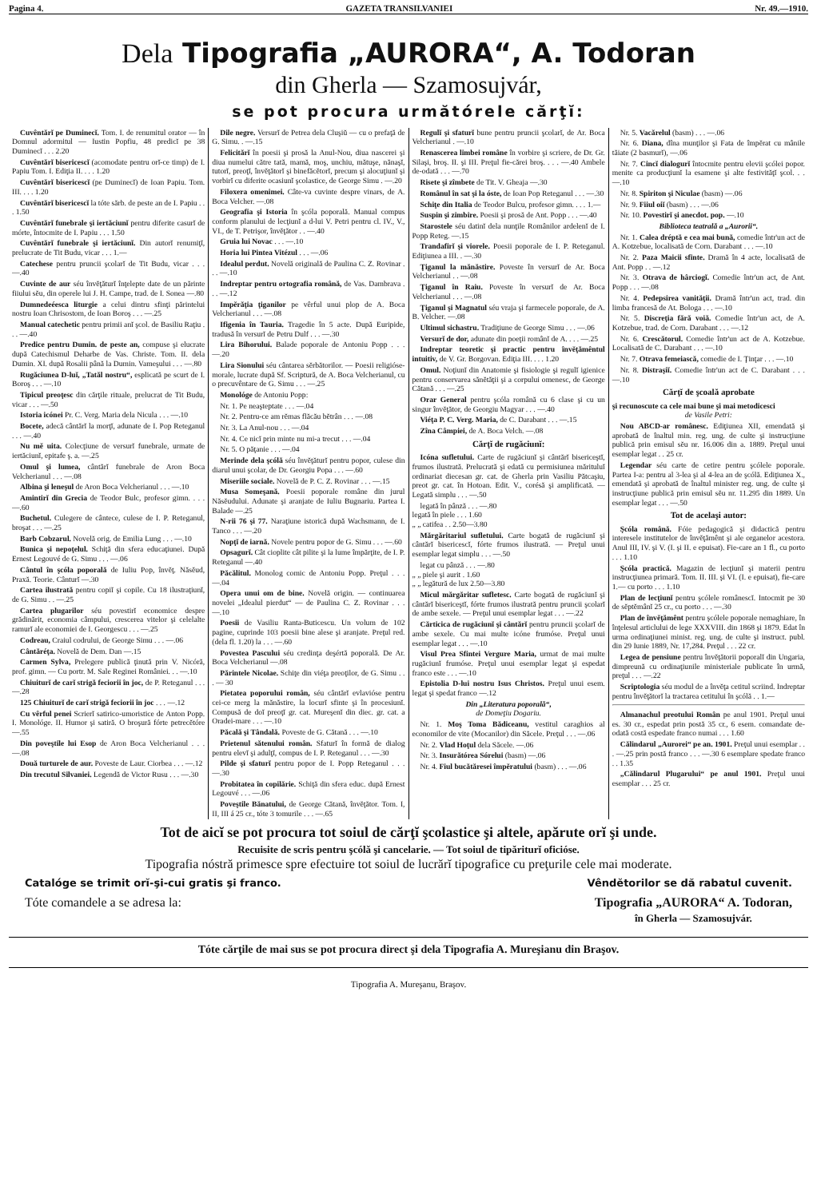Pagina 4. GAZETA TRANSILVANIEI Nr. 49.—1910.
Dela Tipografia „AURORA“, A. Todoran
din Gherla — Szamosujvár,
se pot procura următórele cărţĭ:
Cuvêntărĭ pe Duminecĭ. Tom. I. de renumitul orator — în Domnul adormitul — Iustin Popfiu, 48 predicĭ pe 38 Duminecĭ . . . 2.20
Cuvêntărĭ bisericescĭ (acomodate pentru orĭ-ce timp) de I. Papiu Tom. I. Ediţia II. . . . 1.20
Cuvêntărĭ bisericescĭ (pe Duminecĭ) de Ioan Papiu. Tom. III. . . . 1.20
Cuvêntărĭ bisericescĭ la tóte sărb. de peste an de I. Papiu . . . 1.50
Cuvêntărĭ funebrale şi iertăciunĭ pentru diferite casurĭ de mórte, întocmite de I. Papiu . . . 1.50
Cuvêntărĭ funebrale şi iertăciunĭ. Din autorĭ renumiţĭ, prelucrate de Tit Budu, vicar . . . 1.—
Catechese pentru pruncii şcolarĭ de Tit Budu, vicar . . . —.40
Cuvinte de aur séu învĕţăturĭ înţelepte date de un părinte fiiului sĕu, din operele lui J. H. Campe, trad. de I. Sonea —.80
Dumnedeéesca liturgie a celui dintru sfinţi părintelui nostru Ioan Chrisostom, de Ioan Boroş . . . —.25
Manual catechetic pentru primii anĭ şcol. de Basiliu Raţiu . . . —.40
Predice pentru Dumin. de peste an, compuse şi elucrate după Catechismul Deharbe de Vas. Christe. Tom. II. dela Dumin. XI. după Rosalii până la Dumin. Vameşului . . . —.80
Rugăciunea D-luĭ, „Tatăl nostru“, esplicată pe scurt de I. Boroş . . . —.10
Tipicul preoţesc din cărţile rituale, prelucrat de Tit Budu, vicar . . . —.50
Istoria icónei Pr. C. Verg. Maria dela Nicula . . . —.10
Bocete, adecă cântărĭ la morţĭ, adunate de I. Pop Reteganul . . . —.40
Nu mĕ uita. Colecţiune de versurĭ funebrale, urmate de iertăciunĭ, epitafe ş. a. —.25
Omul şi lumea, cântărĭ funebrale de Aron Boca Velcherianul . . . —.08
Albina şi leneşul de Aron Boca Velcherianul . . . —.10
Amintirĭ din Grecia de Teodor Bulc, profesor gimn. . . . —.60
Buchetul. Culegere de cântece, culese de I. P. Reteganul, broşat . . . —.25
Barb Cobzarul. Novelă orig. de Emilia Lung . . . —.10
Bunica şi nepoţelul. Schiţă din sfera educaţiunei. După Ernest Legouvé de G. Simu . . . —.06
Cântul în şcóla poporală de Iuliu Pop, învĕţ. Năsĕud, Praxă. Teorie. Cânturĭ —.30
Cartea ilustrată pentru copiĭ şi copile. Cu 18 ilustraţiunĭ, de G. Simu . . —.25
Cartea plugarilor séu povestirĭ economice despre grădinărit, economia câmpului, crescerea vitelor şi celelalte ramurĭ ale economiei de I. Georgescu . . . —.25
Codreau, Craiul codrului, de George Simu . . . —.06
Cântăréţa. Novelă de Dem. Dan —.15
Carmen Sylva, Prelegere publică ţinută prin V. Nicóră, prof. gimn. — Cu portr. M. Sale Reginei României. . . —.10
Chiuiturĭ de carĭ strigă feciorii în joc, de P. Reteganul . . . —.28
125 Chiuiturĭ de carĭ strigă feciorii în joc . . . —.12
Cu vêrful penei Scrierĭ satirico-umoristice de Anton Popp. I. Monológe. II. Humor şi satiră. O broşură fórte petrecĕtóre —.55
Din poveştile lui Esop de Aron Boca Velcherianul . . . —.08
Două turturele de aur. Poveste de Laur. Ciorbea . . . —.12
Din trecutul Silvaniei. Legendă de Victor Rusu . . . —.30
Dile negre. Versurĭ de Petrea dela Cluşiŭ — cu o prefaţă de G. Simu. . —.15
Felicitărĭ în poesii şi prosă la Anul-Nou, diua nascerei şi diua numelui către tată, mamă, moş, unchiu, mătuşe, nănaşĭ, tutorĭ, preoţĭ, învĕţătorĭ şi binefăcĕtorĭ, precum şi alocuţiunĭ şi vorbirĭ cu diferite ocasiunĭ şcolastice, de George Simu . —.20
Filoxera omenimei. Câte-va cuvinte despre vinars, de A. Boca Velcher. —.08
Geografia şi Istoria în şcóla poporală. Manual compus conform planului de lecţiunĭ a d-lui V. Petri pentru cl. IV., V., VI., de T. Petrişor, învĕţător . . —.40
Gruia lui Novac . . . —.10
Horia lui Pintea Vitézul . . . —.06
Idealul perdut. Novelă originală de Paulina C. Z. Rovinar . . . —.10
Indreptar pentru ortografia română, de Vas. Dambrava . . . —.12
Impĕrăţia ţiganilor pe vêrful unui plop de A. Boca Velcherianul . . . —.08
Ifigenia în Tauria. Tragedie în 5 acte. După Euripide, tradusă în versurĭ de Petru Dulf . . . —.30
Lira Bihorului. Balade poporale de Antoniu Popp . . . —.20
Lira Sionului séu cântarea sĕrbătorilor. — Poesii religióse-morale, lucrate după Sf. Scriptură, de A. Boca Velcherianul, cu o precuvêntare de G. Simu . . . —.25
Monológe de Antoniu Popp:
Nr. 1. Pe neaşteptate . . . —.04
Nr. 2. Pentru-ce am rĕmas flăcău bĕtrân . . . —.08
Nr. 3. La Anul-nou . . . —.04
Nr. 4. Ce nicĭ prin minte nu mi-a trecut . . . —.04
Nr. 5. O păţanie . . . —.04
Merinde dela şcólă séu învĕţăturĭ pentru popor, culese din diarul unui şcolar, de Dr. Georgiu Popa . . . —.60
Miseriile sociale. Novelă de P. C. Z. Rovinar . . . —.15
Musa Someşană. Poesii poporale române din jurul Năsĕudului. Adunate şi aranjate de Iuliu Bugnariu. Partea I. Balade —.25
N-rii 76 şi 77. Naraţiune istorică după Wachsmann, de I. Tanco . . . —.20
Nopţĭ de iarnă. Novele pentru popor de G. Simu . . . —.60
Opsagurĭ. Cât cioplite cât pilite şi la lume împărţite, de I. P. Reteganul —.40
Păcălitul. Monolog comic de Antoniu Popp. Preţul . . . —.04
Opera unui om de bine. Novelă origin. — continuarea novelei „Idealul pierdut“ — de Paulina C. Z. Rovinar . . . —.10
Poesii de Vasiliu Ranta-Buticescu. Un volum de 102 pagine, cuprinde 103 poesii bine alese şi aranjate. Preţul red. (dela fl. 1.20) la . . . —.60
Povestea Pascului séu credinţa deşértă poporală. De Ar. Boca Velcherianul —.08
Părintele Nicolae. Schiţe din viéţa preoţilor, de G. Simu . . . — 30
Pietatea poporului român, séu cântărĭ evlavióse pentru cei-ce merg la mănăstire, la locurĭ sfinte şi în procesiunĭ. Compusă de doĭ preoţĭ gr. cat. Mureşenĭ din diec. gr. cat. a Oradei-mare . . . —.10
Păcală şi Tândală. Poveste de G. Cătană . . . —.10
Prietenul sătenului român. Sfaturĭ în formă de dialog pentru elevĭ şi adulţĭ, compus de I. P. Reteganul . . . —.30
Pilde şi sfaturĭ pentru popor de I. Popp Reteganul . . . —.30
Probitatea în copilărie. Schiţă din sfera educ. după Ernest Legouvé . . . —.06
Poveştile Bănatului, de George Cătană, învĕţător. Tom. I, II, III á 25 cr., tóte 3 tomurile . . . —.65
Regulĭ şi sfaturĭ bune pentru pruncii şcolarĭ, de Ar. Boca Velcherianul . —.10
Renascerea limbei române în vorbire şi scriere, de Dr. Gr. Silaşi, broş. II. şi III. Preţul fie-cărei broş. . . . —.40 Ambele de-odată . . . —.70
Risete şi zîmbete de Tit. V. Gheaja —.30
Românul în sat şi la óste, de Ioan Pop Reteganul . . . —.30
Schiţe din Italia de Teodor Bulcu, profesor gimn. . . . 1.—
Suspin şi zimbire. Poesii şi prosă de Ant. Popp . . . —.40
Starostele séu datinĭ dela nunţile Românilor ardelenĭ de I. Popp Reteg. —.15
Trandafirĭ şi viorele. Poesii poporale de I. P. Reteganul. Ediţiunea a III. . —.30
Ţiganul la mănăstire. Poveste în versurĭ de Ar. Boca Velcherianul . . —.08
Ţiganul în Raiu. Poveste în versurĭ de Ar. Boca Velcherianul . . . —.08
Ţiganul şi Magnatul séu vraja şi farmecele poporale, de A. B. Velcher. —.08
Ultimul sichastru. Tradiţiune de George Simu . . . —.06
Versurĭ de dor, adunate din poeţii românĭ de A. . . . —.25
Indreptar teoretic şi practic pentru învĕţămêntul intuitiv, de V. Gr. Borgovan. Ediţia III. . . . 1.20
Omul. Noţiunĭ din Anatomie şi fisiologie şi regulĭ igienice pentru conservarea sănĕtăţii şi a corpului omenesc, de George Cătană . . . —.25
Orar General pentru şcóla română cu 6 clase şi cu un singur învĕţător, de Georgiu Magyar . . . —.40
Viéţa P. C. Verg. Maria, de C. Darabant . . . —.15
Zîna Câmpiei, de A. Boca Velch. —.08
Cărţĭ de rugăciunĭ:
Icóna sufletului. Carte de rugăciunĭ şi cântărĭ bisericeştĭ, frumos ilustrată. Prelucrată şi edată cu permisiunea mărituluĭ ordinariat diecesan gr. cat. de Gherla prin Vasiliu Pătcaşiu, preot gr. cat. în Hotoan. Edit. V., corésă şi amplificată. — Legată simplu . . . —.50
legată în pânză . . . —.80
legată în piele . . . 1.60
„ „ catifea . . 2.50—3.80
Mărgăritariul sufletului. Carte bogată de rugăciunĭ şi cântărĭ bisericescĭ, fórte frumos ilustrată. — Preţul unui esemplar legat simplu . . . —.50
legat cu pânză . . . —.80
„ „ piele şi aurit . 1.60
„ „ legătură de lux 2.50—3.80
Micul mărgăritar sufletesc. Carte bogată de rugăciunĭ şi cântărĭ bisericeştĭ, fórte frumos ilustrată pentru pruncii şcolarĭ de ambe sexele. — Preţul unui esemplar legat . . . —.22
Cărticica de rugăciunĭ şi cântărĭ pentru pruncii şcolarĭ de ambe sexele. Cu mai multe icóne frumóse. Preţul unui esemplar legat . . . —.10
Visul Prea Sfintei Vergure Maria, urmat de mai multe rugăciunĭ frumóse. Preţul unui esemplar legat şi espedat franco este . . . —.10
Epistolia D-lui nostru Isus Christos. Preţul unui esem. legat şi spedat franco —.12
Din „Literatura poporală“,
de Domeţiu Dogariu.
Nr. 1. Moş Toma Bădiceanu, vestitul caraghios al economilor de vite (Mocanilor) din Săcele. Preţul . . . —.06
Nr. 2. Vlad Hoţul dela Săcele. —.06
Nr. 3. Insurătórea Sórelui (basm) —.06
Nr. 4. Fiul bucătăresei împĕratului (basm) . . . —.06
Nr. 5. Vacărelul (basm) . . . —.06
Nr. 6. Diana, dîna munţilor şi Fata de împĕrat cu mânile tăiate (2 basmurĭ), —.06
Nr. 7. Cincĭ dialogurĭ întocmite pentru elevii şcólei popor. menite ca producţiunĭ la esamene şi alte festivităţĭ şcol. . . —.10
Nr. 8. Spiriton şi Niculae (basm) —.06
Nr. 9. Fiiul oiĭ (basm) . . . —.06
Nr. 10. Povestirĭ şi anecdot. pop. —.10
Biblioteca teatrală a „Aurorii“.
Nr. 1. Calea dréptă e cea mai bună, comedie într'un act de A. Kotzebue, localisată de Corn. Darabant . . . —.10
Nr. 2. Paza Maicii sfinte. Dramă în 4 acte, localisată de Ant. Popp . . —.12
Nr. 3. Otrava de hârciogĭ. Comedie într'un act, de Ant. Popp . . . —.08
Nr. 4. Pedepsirea vanităţii. Dramă într'un act, trad. din limba francesă de At. Bologa . . . —.10
Nr. 5. Discreţia fără voiă. Comedie într'un act, de A. Kotzebue, trad. de Corn. Darabant . . . —.12
Nr. 6. Crescătorul. Comedie într'un act de A. Kotzebue. Localisată de C. Darabant . . . —.10
Nr. 7. Otrava femeiască, comedie de I. Ţinţar . . . —.10
Nr. 8. Distraşiĭ. Comedie într'un act de C. Darabant . . . —.10
Cărţĭ de şcoală aprobate
şi recunoscute ca cele mai bune şi mai metodicesci
de Vasile Petri:
Nou ABCD-ar românesc. Ediţiunea XII, emendată şi aprobată de înaltul min. reg. ung. de culte şi instrucţiune publică prin emisul sĕu nr. 16.006 din a. 1889. Preţul unui esemplar legat . . 25 cr.
Legendar séu carte de cetire pentru şcólele poporale. Partea I-a: pentru al 3-lea şi al 4-lea an de şcólă. Ediţiunea X., emendată şi aprobată de înaltul minister reg. ung. de culte şi instrucţiune publică prin emisul sĕu nr. 11.295 din 1889. Un esemplar legat . . . —.50
Tot de acelaşi autor:
Şcóla română. Fóie pedagogică şi didactică pentru interesele institutelor de învĕţămênt şi ale organelor acestora. Anul III, IV. şi V. (I. şi II. e epuisat). Fie-care an 1 fl., cu porto . . . 1.10
Şcóla practică. Magazin de lecţiunĭ şi materii pentru instrucţiunea primară. Tom. II. III. şi VI. (I. e epuisat), fie-care 1.— cu porto . . . 1.10
Plan de lecţiunĭ pentru şcólele românescĭ. Intocmit pe 30 de sĕptĕmânĭ 25 cr., cu porto . . . —.30
Plan de învĕţămênt pentru şcólele poporale nemaghiare, în înţelesul articlului de lege XXXVIII. din 1868 şi 1879. Edat în urma ordinaţiunei minist. reg. ung. de culte şi instruct. publ. din 29 Iunie 1889, Nr. 17,284. Preţul . . . 22 cr.
Legea de pensiune pentru învĕţătorii poporalĭ din Ungaria, dimpreună cu ordinaţiunile ministeriale publicate în urmă, preţul . . . —.22
Scriptologia séu modul de a învĕţa cetitul scriind. Indreptar pentru învĕţătorĭ la tractarea cetitului în şcólă . . 1.—
Almanachul preotului Român pe anul 1901. Preţul unui es. 30 cr., espedat prin postă 35 cr., 6 esem. comandate de-odată costă espedate franco numai . . . 1.60
Călindarul „Aurorei“ pe an. 1901. Preţul unui esemplar . . . —.25 prin postă franco . . . —.30 6 esemplare spedate franco . . 1.35
„Călindarul Plugarului“ pe anul 1901. Preţul unui esemplar . . . 25 cr.
Tot de aicĭ se pot procura tot soiul de cărţĭ şcolastice şi altele, apărute orĭ şi unde.
Recuisite de scris pentru şcólă şi cancelarie. — Tot soiul de tipăriturĭ oficióse.
Tipografia nóstră primesce spre efectuire tot soiul de lucrărĭ tipografice cu preţurile cele mai moderate.
Catalóge se trimit orĭ-şi-cui gratis şi franco. Vêndĕtorilor se dă rabatul cuvenit.
Tóte comandele a se adresa la: Tipografia „AURORA“ A. Todoran,
în Gherla — Szamosujvár.
Tóte cărţile de mai sus se pot procura direct şi dela Tipografia A. Mureşianu din Braşov.
Tipografia A. Mureşanu, Braşov.